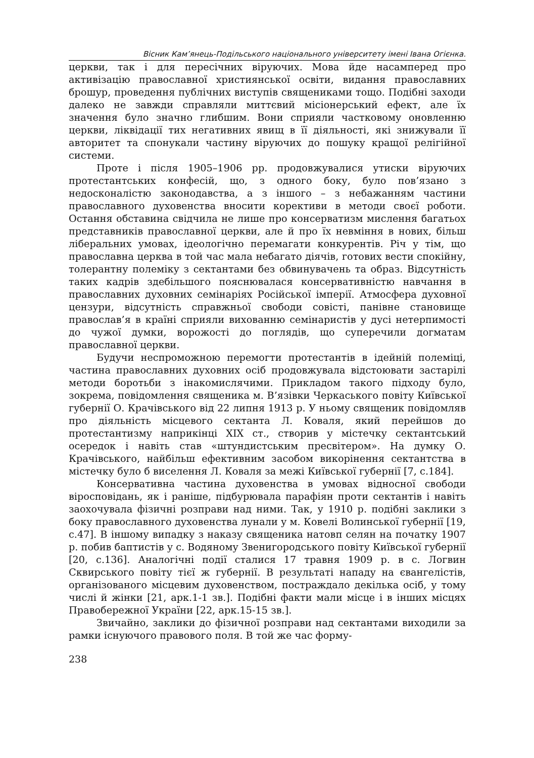Вісник Кам’янець-Подільського національного університету імені Івана Огієнка.
церкви, так і для пересічних віруючих. Мова йде насамперед про активізацію православної християнської освіти, видання православних брошур, проведення публічних виступів священиками тощо. Подібні заходи далеко не завжди справляли миттєвий місіонерський ефект, але їх значення було значно глибшим. Вони сприяли частковому оновленню церкви, ліквідації тих негативних явищ в її діяльності, які знижували її авторитет та спонукали частину віруючих до пошуку кращої релігійної системи.
Проте і після 1905–1906 рр. продовжувалися утиски віруючих протестантських конфесій, що, з одного боку, було пов’язано з недосконалістю законодавства, а з іншого – з небажанням частини православного духовенства вносити корективи в методи своєї роботи. Остання обставина свідчила не лише про консерватизм мислення багатьох представників православної церкви, але й про їх невміння в нових, більш ліберальних умовах, ідеологічно перемагати конкурентів. Річ у тім, що православна церква в той час мала небагато діячів, готових вести спокійну, толерантну полеміку з сектантами без обвинувачень та образ. Відсутність таких кадрів здебільшого пояснювалася консервативністю навчання в православних духовних семінаріях Російської імперії. Атмосфера духовної цензури, відсутність справжньої свободи совісті, панівне становище православ’я в країні сприяли вихованню семінаристів у дусі нетерпимості до чужої думки, ворожості до поглядів, що суперечили догматам православної церкви.
Будучи неспроможною перемогти протестантів в ідейній полеміці, частина православних духовних осіб продовжувала відстоювати застарілі методи боротьби з інакомислячими. Прикладом такого підходу було, зокрема, повідомлення священика м. В’язівки Черкаського повіту Київської губернії О. Крачівського від 22 липня 1913 р. У ньому священик повідомляв про діяльність місцевого сектанта Л. Коваля, який перейшов до протестантизму наприкінці ХІХ ст., створив у містечку сектантський осередок і навіть став «штундистським пресвітером». На думку О. Крачівського, найбільш ефективним засобом викорінення сектантства в містечку було б виселення Л. Коваля за межі Київської губернії [7, с.184].
Консервативна частина духовенства в умовах відносної свободи віросповідань, як і раніше, підбурювала парафіян проти сектантів і навіть заохочувала фізичні розправи над ними. Так, у 1910 р. подібні заклики з боку православного духовенства лунали у м. Ковелі Волинської губернії [19, с.47]. В іншому випадку з наказу священика натовп селян на початку 1907 р. побив баптистів у с. Водяному Звенигородського повіту Київської губернії [20, с.136]. Аналогічні події сталися 17 травня 1909 р. в с. Логвин Сквирського повіту тієї ж губернії. В результаті нападу на євангелістів, організованого місцевим духовенством, постраждало декілька осіб, у тому числі й жінки [21, арк.1-1 зв.]. Подібні факти мали місце і в інших місцях Правобережної України [22, арк.15-15 зв.].
Звичайно, заклики до фізичної розправи над сектантами виходили за рамки існуючого правового поля. В той же час форму-
238